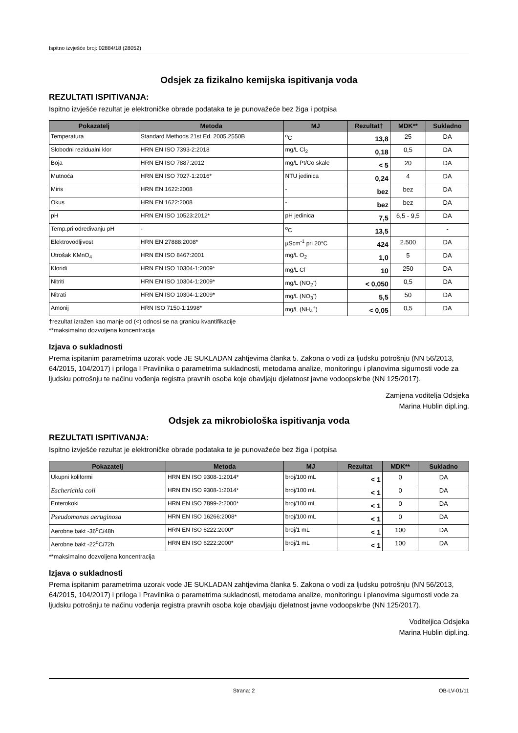Ispitno izvješće broj: 02884/18 (28052)
Odsjek za fizikalno kemijska ispitivanja voda
REZULTATI ISPITIVANJA:
Ispitno izvješće rezultat je elektroničke obrade podataka te je punovažeće bez žiga i potpisa
| Pokazatelj | Metoda | MJ | Rezultat† | MDK** | Sukladno |
| --- | --- | --- | --- | --- | --- |
| Temperatura | Standard Methods 21st Ed. 2005.2550B | <sup>o</sup> C | 13,8 | 25 | DA |
| Slobodni rezidualni klor | HRN EN ISO 7393-2:2018 | mg/L Cl<sub>2</sub> | 0,18 | 0,5 | DA |
| Boja | HRN EN ISO 7887:2012 | mg/L Pt/Co skale | < 5 | 20 | DA |
| Mutnoća | HRN EN ISO 7027-1:2016* | NTU jedinica | 0,24 | 4 | DA |
| Miris | HRN EN 1622:2008 | - | bez | bez | DA |
| Okus | HRN EN 1622:2008 | - | bez | bez | DA |
| pH | HRN EN ISO 10523:2012* | pH jedinica | 7,5 | 6,5 - 9,5 | DA |
| Temp.pri određivanju pH | - | <sup>o</sup> C | 13,5 | | - |
| Elektrovodljivost | HRN EN 27888:2008* | µScm<sup>-1</sup> pri 20°C | 424 | 2.500 | DA |
| Utrošak KMnO<sub>4</sub> | HRN EN ISO 8467:2001 | mg/L O<sub>2</sub> | 1,0 | 5 | DA |
| Kloridi | HRN EN ISO 10304-1:2009* | mg/L Cl<sup>-</sup> | 10 | 250 | DA |
| Nitriti | HRN EN ISO 10304-1:2009* | mg/L (NO<sub>2</sub><sup>-</sup>) | < 0,050 | 0,5 | DA |
| Nitrati | HRN EN ISO 10304-1:2009* | mg/L (NO<sub>3</sub><sup>-</sup>) | 5,5 | 50 | DA |
| Amonij | HRN ISO 7150-1:1998* | mg/L (NH<sub>4</sub><sup>+</sup>) | < 0,05 | 0,5 | DA |
†rezultat izražen kao manje od (<) odnosi se na granicu kvantifikacije
**maksimalno dozvoljena koncentracija
Izjava o sukladnosti
Prema ispitanim parametrima uzorak vode JE SUKLADAN zahtjevima članka 5. Zakona o vodi za ljudsku potrošnju (NN 56/2013, 64/2015, 104/2017) i priloga I Pravilnika o parametrima sukladnosti, metodama analize, monitoringu i planovima sigurnosti vode za ljudsku potrošnju te načinu vođenja registra pravnih osoba koje obavljaju djelatnost javne vodoopskrbe (NN 125/2017).
Zamjena voditelja Odsjeka
Marina Hublin dipl.ing.
Odsjek za mikrobiološka ispitivanja voda
REZULTATI ISPITIVANJA:
Ispitno izvješće rezultat je elektroničke obrade podataka te je punovažeće bez žiga i potpisa
| Pokazatelj | Metoda | MJ | Rezultat | MDK** | Sukladno |
| --- | --- | --- | --- | --- | --- |
| Ukupni koliformi | HRN EN ISO 9308-1:2014* | broj/100 mL | < 1 | 0 | DA |
| Escherichia coli | HRN EN ISO 9308-1:2014* | broj/100 mL | < 1 | 0 | DA |
| Enterokoki | HRN EN ISO 7899-2:2000* | broj/100 mL | < 1 | 0 | DA |
| Pseudomonas aeruginosa | HRN EN ISO 16266:2008* | broj/100 mL | < 1 | 0 | DA |
| Aerobne bakt -36<sup>o</sup>C/48h | HRN EN ISO 6222:2000* | broj/1 mL | < 1 | 100 | DA |
| Aerobne bakt -22<sup>o</sup>C/72h | HRN EN ISO 6222:2000* | broj/1 mL | < 1 | 100 | DA |
**maksimalno dozvoljena koncentracija
Izjava o sukladnosti
Prema ispitanim parametrima uzorak vode JE SUKLADAN zahtjevima članka 5. Zakona o vodi za ljudsku potrošnju (NN 56/2013, 64/2015, 104/2017) i priloga I Pravilnika o parametrima sukladnosti, metodama analize, monitoringu i planovima sigurnosti vode za ljudsku potrošnju te načinu vođenja registra pravnih osoba koje obavljaju djelatnost javne vodoopskrbe (NN 125/2017).
Voditeljica Odsjeka
Marina Hublin dipl.ing.
Strana: 2 OB-LV-01/11